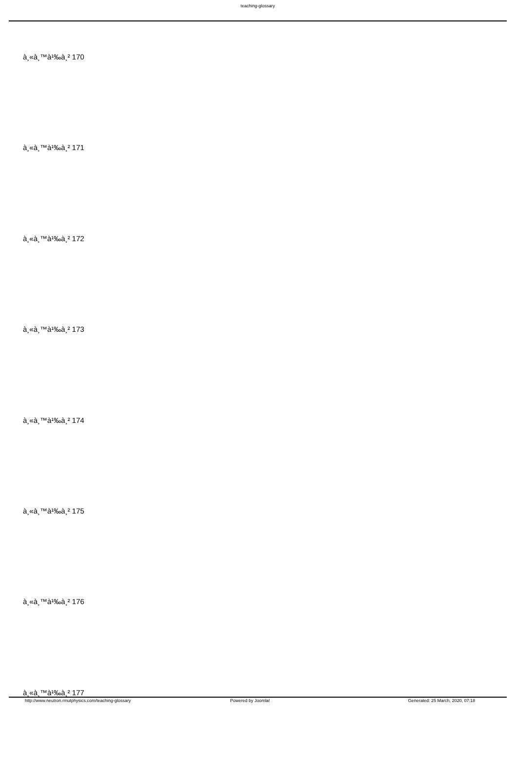teaching-glossary
à¸«à¸™à¹‰à¸² 170
à¸«à¸™à¹‰à¸² 171
à¸«à¸™à¹‰à¸² 172
à¸«à¸™à¹‰à¸² 173
à¸«à¸™à¹‰à¸² 174
à¸«à¸™à¹‰à¸² 175
à¸«à¸™à¹‰à¸² 176
à¸«à¸™à¹‰à¸² 177
http://www.neutron.rmutphysics.com/teaching-glossary
Powered by Joomla! Generated: 25 March, 2020, 07:18